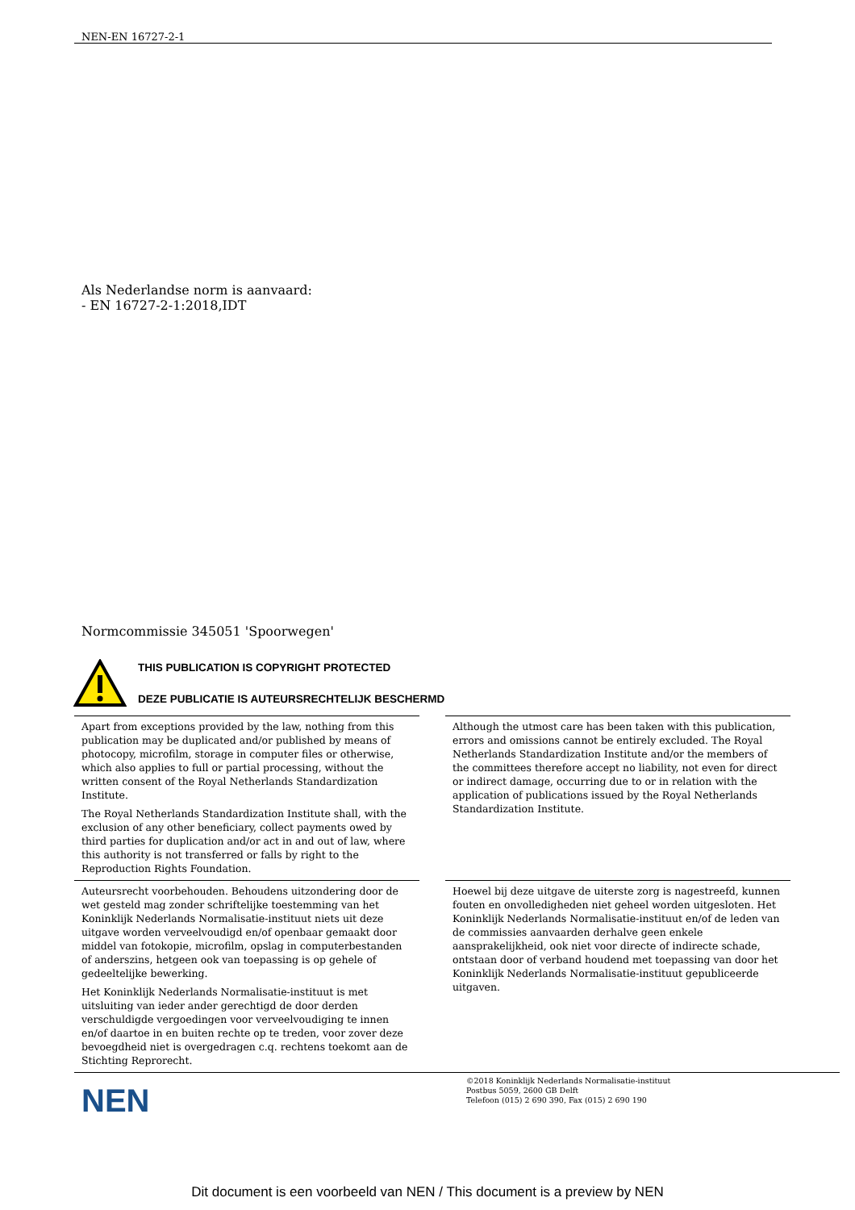NEN-EN 16727-2-1
Als Nederlandse norm is aanvaard:
- EN 16727-2-1:2018,IDT
Normcommissie 345051 'Spoorwegen'
THIS PUBLICATION IS COPYRIGHT PROTECTED
DEZE PUBLICATIE IS AUTEURSRECHTELIJK BESCHERMD
Apart from exceptions provided by the law, nothing from this publication may be duplicated and/or published by means of photocopy, microfilm, storage in computer files or otherwise, which also applies to full or partial processing, without the written consent of the Royal Netherlands Standardization Institute.
The Royal Netherlands Standardization Institute shall, with the exclusion of any other beneficiary, collect payments owed by third parties for duplication and/or act in and out of law, where this authority is not transferred or falls by right to the Reproduction Rights Foundation.
Although the utmost care has been taken with this publication, errors and omissions cannot be entirely excluded. The Royal Netherlands Standardization Institute and/or the members of the committees therefore accept no liability, not even for direct or indirect damage, occurring due to or in relation with the application of publications issued by the Royal Netherlands Standardization Institute.
Auteursrecht voorbehouden. Behoudens uitzondering door de wet gesteld mag zonder schriftelijke toestemming van het Koninklijk Nederlands Normalisatie-instituut niets uit deze uitgave worden verveelvoudigd en/of openbaar gemaakt door middel van fotokopie, microfilm, opslag in computerbestanden of anderszins, hetgeen ook van toepassing is op gehele of gedeeltelijke bewerking.
Het Koninklijk Nederlands Normalisatie-instituut is met uitsluiting van ieder ander gerechtigd de door derden verschuldigde vergoedingen voor verveelvoudiging te innen en/of daartoe in en buiten rechte op te treden, voor zover deze bevoegdheid niet is overgedragen c.q. rechtens toekomt aan de Stichting Reprorecht.
Hoewel bij deze uitgave de uiterste zorg is nagestreefd, kunnen fouten en onvolledigheden niet geheel worden uitgesloten. Het Koninklijk Nederlands Normalisatie-instituut en/of de leden van de commissies aanvaarden derhalve geen enkele aansprakelijkheid, ook niet voor directe of indirecte schade, ontstaan door of verband houdend met toepassing van door het Koninklijk Nederlands Normalisatie-instituut gepubliceerde uitgaven.
NEN
©2018 Koninklijk Nederlands Normalisatie-instituut
Postbus 5059, 2600 GB Delft
Telefoon (015) 2 690 390, Fax (015) 2 690 190
Dit document is een voorbeeld van NEN / This document is a preview by NEN